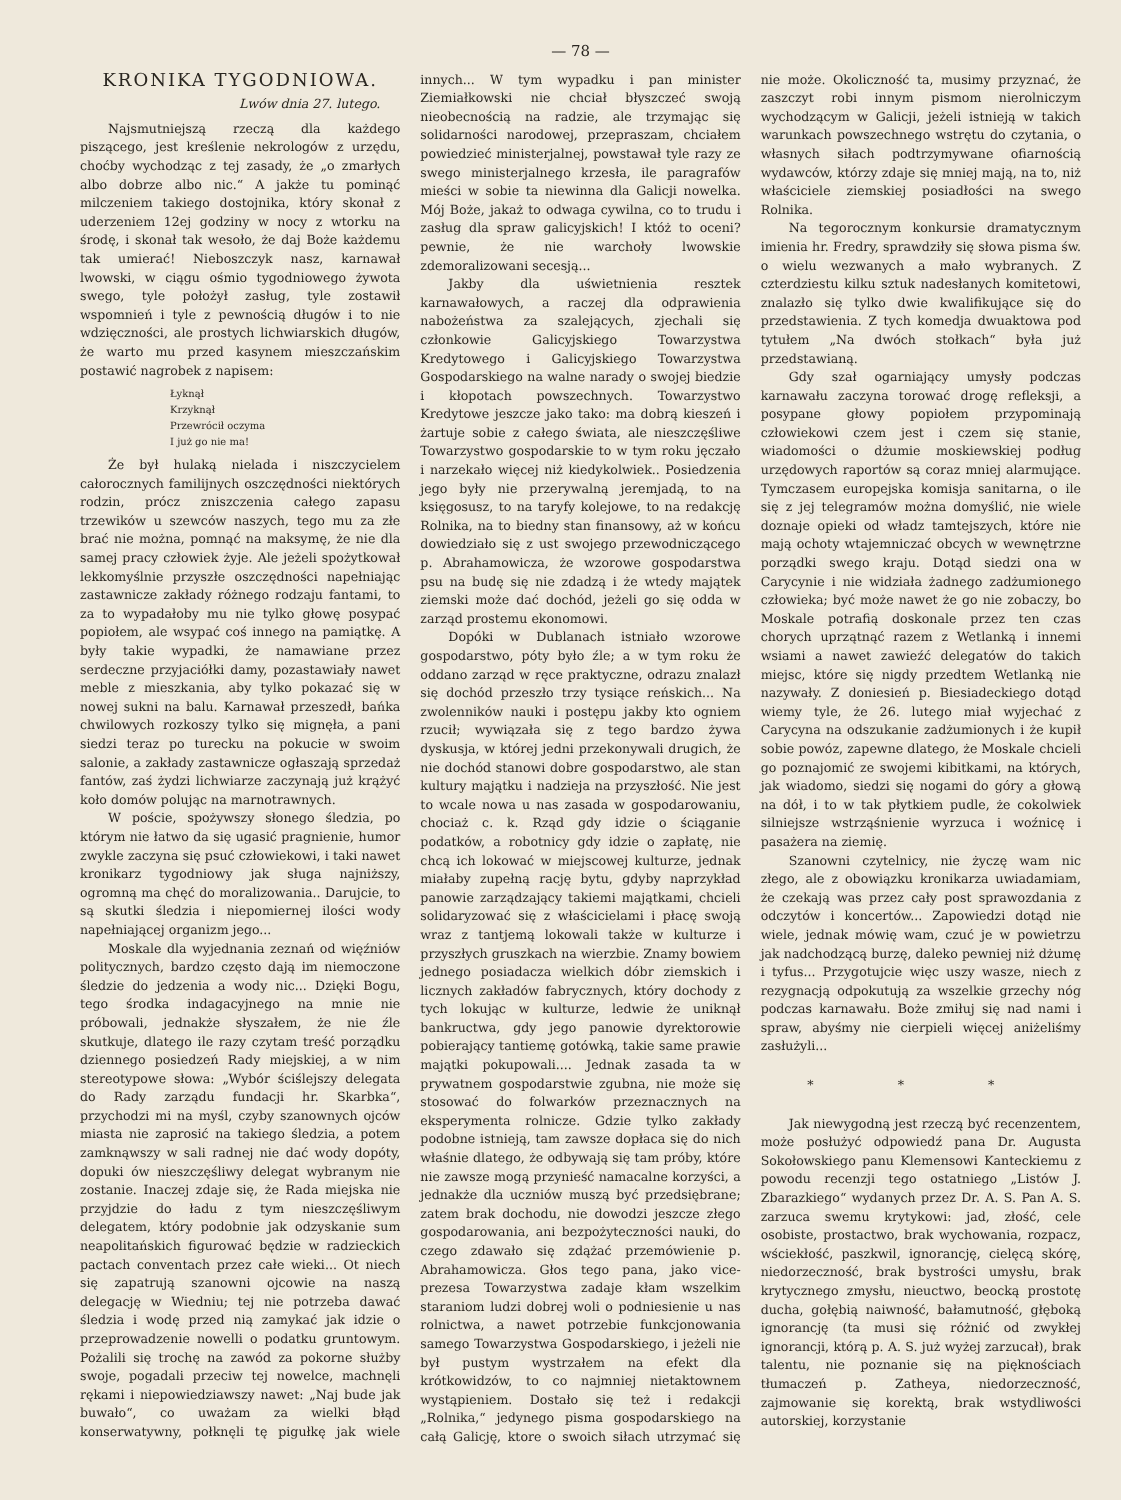— 78 —
KRONIKA TYGODNIOWA.
Lwów dnia 27. lutego.
Najsmutniejszą rzeczą dla każdego piszącego, jest kreślenie nekrologów z urzędu, choćby wychodząc z tej zasady, że „o zmarłych albo dobrze albo nic.“ A jakże tu pominąć milczeniem takiego dostojnika, który skonał z uderzeniem 12ej godziny w nocy z wtorku na środę, i skonał tak wesoło, że daj Boże każdemu tak umierać! Nieboszczyk nasz, karnawał lwowski, w ciągu ośmio tygodniowego żywota swego, tyle położył zasług, tyle zostawił wspomnień i tyle z pewnością długów i to nie wdzięczności, ale prostych lichwiarskich długów, że warto mu przed kasynem mieszczańskim postawić nagrobek z napisem:
Łyknął
Krzyknął
Przewrócił oczyma
I już go nie ma!
Że był hulaką nielada i niszczycielem całorocznych familijnych oszczędności niektórych rodzin, prócz zniszczenia całego zapasu trzewików u szewców naszych, tego mu za złe brać nie można, pomnąć na maksymę, że nie dla samej pracy człowiek żyje. Ale jeżeli spożytkował lekkomyślnie przyszłe oszczędności napełniając zastawnicze zakłady różnego rodzaju fantami, to za to wypadałoby mu nie tylko głowę posypać popiołem, ale wsypać coś innego na pamiątkę. A były takie wypadki, że namawiane przez serdeczne przyjaciółki damy, pozastawiały nawet meble z mieszkania, aby tylko pokazać się w nowej sukni na balu. Karnawał przeszedł, bańka chwilowych rozkoszy tylko się mignęła, a pani siedzi teraz po turecku na pokucie w swoim salonie, a zakłady zastawnicze ogłaszają sprzedaż fantów, zaś żydzi lichwiarze zaczynają już krążyć koło domów polując na marnotrawnych.
W poście, spożywszy słonego śledzia, po którym nie łatwo da się ugasić pragnienie, humor zwykle zaczyna się psuć człowiekowi, i taki nawet kronikarz tygodniowy jak sługa najniższy, ogromną ma chęć do moralizowania.. Darujcie, to są skutki śledzia i niepomiernej ilości wody napełniającej organizm jego...
Moskale dla wyjednania zeznań od więźniów politycznych, bardzo często dają im niemoczone śledzie do jedzenia a wody nic... Dzięki Bogu, tego środka indagacyjnego na mnie nie próbowali, jednakże słyszałem, że nie źle skutkuje, dlatego ile razy czytam treść porządku dziennego posiedzeń Rady miejskiej, a w nim stereotypowe słowa: „Wybór ściślejszy delegata do Rady zarządu fundacji hr. Skarbka“, przychodzi mi na myśl, czyby szanownych ojców miasta nie zaprosić na takiego śledzia, a potem zamknąwszy w sali radnej nie dać wody dopóty, dopuki ów nieszczęśliwy delegat wybranym nie zostanie. Inaczej zdaje się, że Rada miejska nie przyjdzie do ładu z tym nieszczęśliwym delegatem, który podobnie jak odzyskanie sum neapolitańskich figurować będzie w radzieckich pactach conventach przez całe wieki... Ot niech się zapatrują szanowni ojcowie na naszą delegację w Wiedniu; tej nie potrzeba dawać śledzia i wodę przed nią zamykać jak idzie o przeprowadzenie nowelli o podatku gruntowym. Pożalili się trochę na zawód za pokorne służby swoje, pogadali przeciw tej nowelce, machnęli rękami i niepowiedziawszy nawet: „Naj bude jak buwało“, co uważam za wielki błąd konserwatywny, połknęli tę pigułkę jak wiele innych... W tym wypadku i pan minister Ziemiałkowski nie chciał błyszczeć swoją nieobecnością na radzie, ale trzymając się solidarności narodowej, przepraszam, chciałem powiedzieć ministerjalnej, powstawał tyle razy ze swego ministerjalnego krzesła, ile paragrafów mieści w sobie ta niewinna dla Galicji nowelka. Mój Boże, jakaż to odwaga cywilna, co to trudu i zasług dla spraw galicyjskich! I któż to oceni? pewnie, że nie warchoły lwowskie zdemoralizowani secesją...
Jakby dla uświetnienia resztek karnawałowych, a raczej dla odprawienia nabożeństwa za szalejących, zjechali się członkowie Galicyjskiego Towarzystwa Kredytowego i Galicyjskiego Towarzystwa Gospodarskiego na walne narady o swojej biedzie i kłopotach powszechnych. Towarzystwo Kredytowe jeszcze jako tako: ma dobrą kieszeń i żartuje sobie z całego świata, ale nieszczęśliwe Towarzystwo gospodarskie to w tym roku jęczało i narzekało więcej niż kiedykolwiek.. Posiedzenia jego były nie przerywalną jeremjadą, to na księgosusz, to na taryfy kolejowe, to na redakcję Rolnika, na to biedny stan finansowy, aż w końcu dowiedziało się z ust swojego przewodniczącego p. Abrahamowicza, że wzorowe gospodarstwa psu na budę się nie zdadzą i że wtedy majątek ziemski może dać dochód, jeżeli go się odda w zarząd prostemu ekonomowi.
Dopóki w Dublanach istniało wzorowe gospodarstwo, póty było źle; a w tym roku że oddano zarząd w ręce praktyczne, odrazu znalazł się dochód przeszło trzy tysiące reńskich... Na zwolenników nauki i postępu jakby kto ogniem rzucił; wywiązała się z tego bardzo żywa dyskusja, w której jedni przekonywali drugich, że nie dochód stanowi dobre gospodarstwo, ale stan kultury majątku i nadzieja na przyszłość. Nie jest to wcale nowa u nas zasada w gospodarowaniu, chociaż c. k. Rząd gdy idzie o ściąganie podatków, a robotnicy gdy idzie o zapłatę, nie chcą ich lokować w miejscowej kulturze, jednak miałaby zupełną rację bytu, gdyby naprzykład panowie zarządzający takiemi majątkami, chcieli solidaryzować się z właścicielami i płacę swoją wraz z tantjemą lokowali także w kulturze i przyszłych gruszkach na wierzbie. Znamy bowiem jednego posiadacza wielkich dóbr ziemskich i licznych zakładów fabrycznych, który dochody z tych lokując w kulturze, ledwie że uniknął bankructwa, gdy jego panowie dyrektorowie pobierający tantiemę gotówką, takie same prawie majątki pokupowali.... Jednak zasada ta w prywatnem gospodarstwie zgubna, nie może się stosować do folwarków przeznacznych na eksperymenta rolnicze. Gdzie tylko zakłady podobne istnieją, tam zawsze dopłaca się do nich właśnie dlatego, że odbywają się tam próby, które nie zawsze mogą przynieść namacalne korzyści, a jednakże dla uczniów muszą być przedsiębrane; zatem brak dochodu, nie dowodzi jeszcze złego gospodarowania, ani bezpożyteczności nauki, do czego zdawało się zdążać przemówienie p. Abrahamowicza. Głos tego pana, jako vice-prezesa Towarzystwa zadaje kłam wszelkim staraniom ludzi dobrej woli o podniesienie u nas rolnictwa, a nawet potrzebie funkcjonowania samego Towarzystwa Gospodarskiego, i jeżeli nie był pustym wystrzałem na efekt dla krótkowidzów, to co najmniej nietaktownem wystąpieniem. Dostało się też i redakcji „Rolnika,“ jedynego pisma gospodarskiego na całą Galicję, ktore o swoich siłach utrzymać się nie może. Okoliczność ta, musimy przyznać, że zaszczyt robi innym pismom nierolniczym wychodzącym w Galicji, jeżeli istnieją w takich warunkach powszechnego wstrętu do czytania, o własnych siłach podtrzymywane ofiarnością wydawców, którzy zdaje się mniej mają, na to, niż właściciele ziemskiej posiadłości na swego Rolnika.
Na tegorocznym konkursie dramatycznym imienia hr. Fredry, sprawdziły się słowa pisma św. o wielu wezwanych a mało wybranych. Z czterdziestu kilku sztuk nadesłanych komitetowi, znalazło się tylko dwie kwalifikujące się do przedstawienia. Z tych komedja dwuaktowa pod tytułem „Na dwóch stołkach“ była już przedstawianą.
Gdy szał ogarniający umysły podczas karnawału zaczyna torować drogę refleksji, a posypane głowy popiołem przypominają człowiekowi czem jest i czem się stanie, wiadomości o dżumie moskiewskiej podług urzędowych raportów są coraz mniej alarmujące. Tymczasem europejska komisja sanitarna, o ile się z jej telegramów można domyślić, nie wiele doznaje opieki od władz tamtejszych, które nie mają ochoty wtajemniczać obcych w wewnętrzne porządki swego kraju. Dotąd siedzi ona w Carycynie i nie widziała żadnego zadżumionego człowieka; być może nawet że go nie zobaczy, bo Moskale potrafią doskonale przez ten czas chorych uprzątnąć razem z Wetlanką i innemi wsiami a nawet zawieźć delegatów do takich miejsc, które się nigdy przedtem Wetlanką nie nazywały. Z doniesień p. Biesiadeckiego dotąd wiemy tyle, że 26. lutego miał wyjechać z Carycyna na odszukanie zadżumionych i że kupił sobie powóz, zapewne dlatego, że Moskale chcieli go poznajomić ze swojemi kibitkami, na których, jak wiadomo, siedzi się nogami do góry a głową na dół, i to w tak płytkiem pudle, że cokolwiek silniejsze wstrząśnienie wyrzuca i woźnicę i pasażera na ziemię.
Szanowni czytelnicy, nie życzę wam nic złego, ale z obowiązku kronikarza uwiadamiam, że czekają was przez cały post sprawozdania z odczytów i koncertów... Zapowiedzi dotąd nie wiele, jednak mówię wam, czuć je w powietrzu jak nadchodzącą burzę, daleko pewniej niż dżumę i tyfus... Przygotujcie więc uszy wasze, niech z rezygnacją odpokutują za wszelkie grzechy nóg podczas karnawału. Boże zmiłuj się nad nami i spraw, abyśmy nie cierpieli więcej aniżeliśmy zasłużyli...
* * *
Jak niewygodną jest rzeczą być recenzentem, może posłużyć odpowiedź pana Dr. Augusta Sokołowskiego panu Klemensowi Kanteckiemu z powodu recenzji tego ostatniego „Listów J. Zbarazkiego“ wydanych przez Dr. A. S. Pan A. S. zarzuca swemu krytykowi: jad, złość, cele osobiste, prostactwo, brak wychowania, rozpacz, wściekłość, paszkwil, ignorancję, cielęcą skórę, niedorzeczność, brak bystrości umysłu, brak krytycznego zmysłu, nieuctwo, beocką prostotę ducha, gołębią naiwność, bałamutność, głęboką ignorancję (ta musi się różnić od zwykłej ignorancji, którą p. A. S. już wyżej zarzucał), brak talentu, nie poznanie się na pięknościach tłumaczeń p. Zatheya, niedorzeczność, zajmowanie się korektą, brak wstydliwości autorskiej, korzystanie